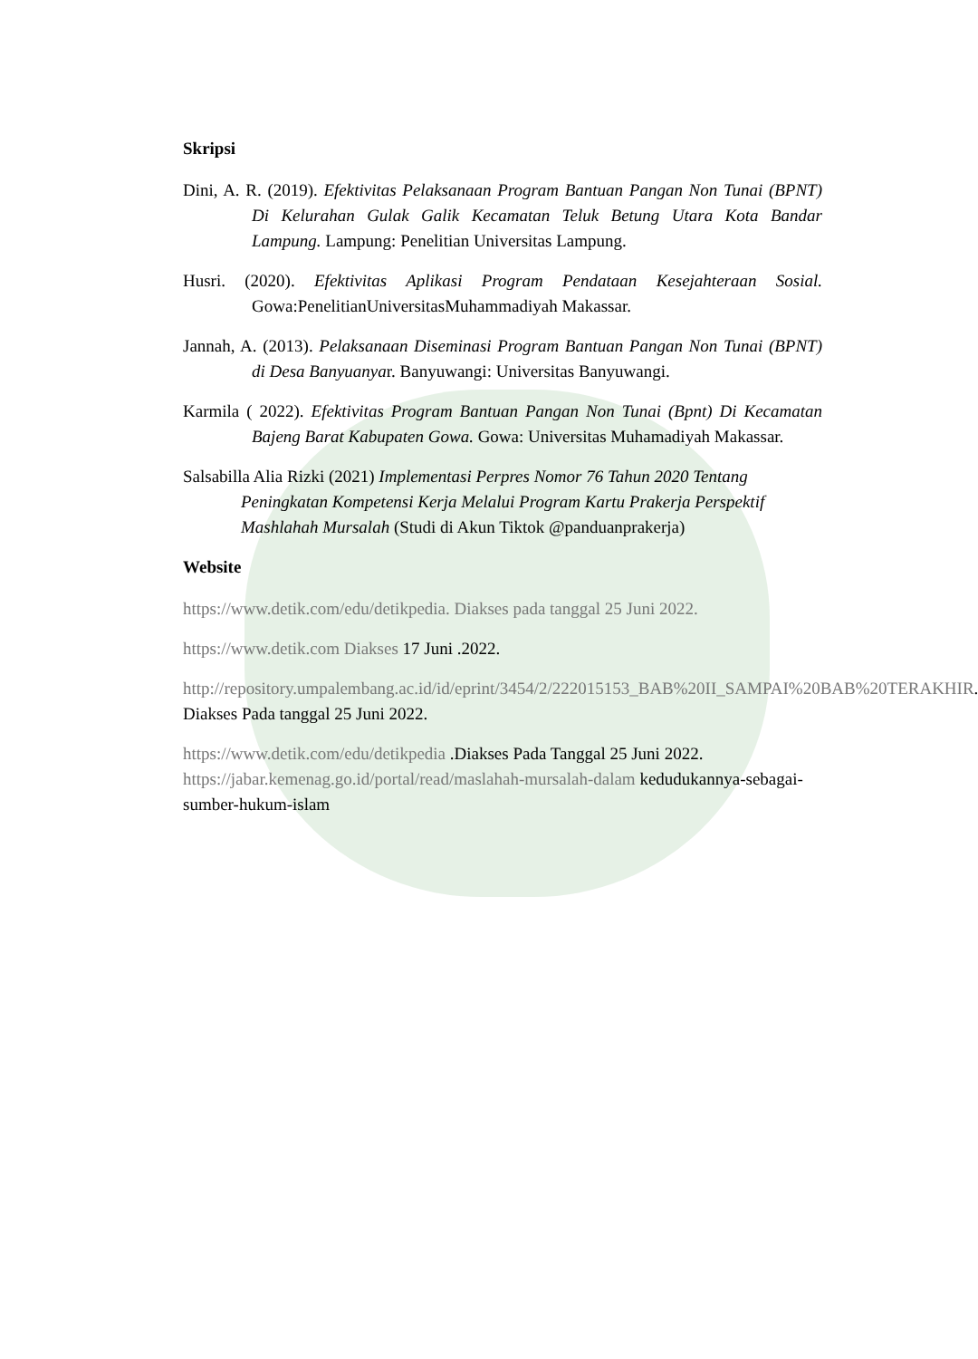Skripsi
Dini, A. R. (2019). Efektivitas Pelaksanaan Program Bantuan Pangan Non Tunai (BPNT) Di Kelurahan Gulak Galik Kecamatan Teluk Betung Utara Kota Bandar Lampung. Lampung: Penelitian Universitas Lampung.
Husri. (2020). Efektivitas Aplikasi Program Pendataan Kesejahteraan Sosial. Gowa:PenelitianUniversitasMuhammadiyah Makassar.
Jannah, A. (2013). Pelaksanaan Diseminasi Program Bantuan Pangan Non Tunai (BPNT) di Desa Banyuanyar. Banyuwangi: Universitas Banyuwangi.
Karmila ( 2022). Efektivitas Program Bantuan Pangan Non Tunai (Bpnt) Di Kecamatan Bajeng Barat Kabupaten Gowa. Gowa: Universitas Muhamadiyah Makassar.
Salsabilla Alia Rizki (2021) Implementasi Perpres Nomor 76 Tahun 2020 Tentang Peningkatan Kompetensi Kerja Melalui Program Kartu Prakerja Perspektif Mashlahah Mursalah (Studi di Akun Tiktok @panduanprakerja)
Website
https://www.detik.com/edu/detikpedia. Diakses pada tanggal 25 Juni 2022.
https://www.detik.com Diakses 17 Juni .2022.
http://repository.umpalembang.ac.id/id/eprint/3454/2/222015153_BAB%20II_SAMPAI%20BAB%20TERAKHIR. Diakses Pada tanggal 25 Juni 2022.
https://www.detik.com/edu/detikpedia .Diakses Pada Tanggal 25 Juni 2022.
https://jabar.kemenag.go.id/portal/read/maslahah-mursalah-dalam kedudukannya-sebagai-sumber-hukum-islam